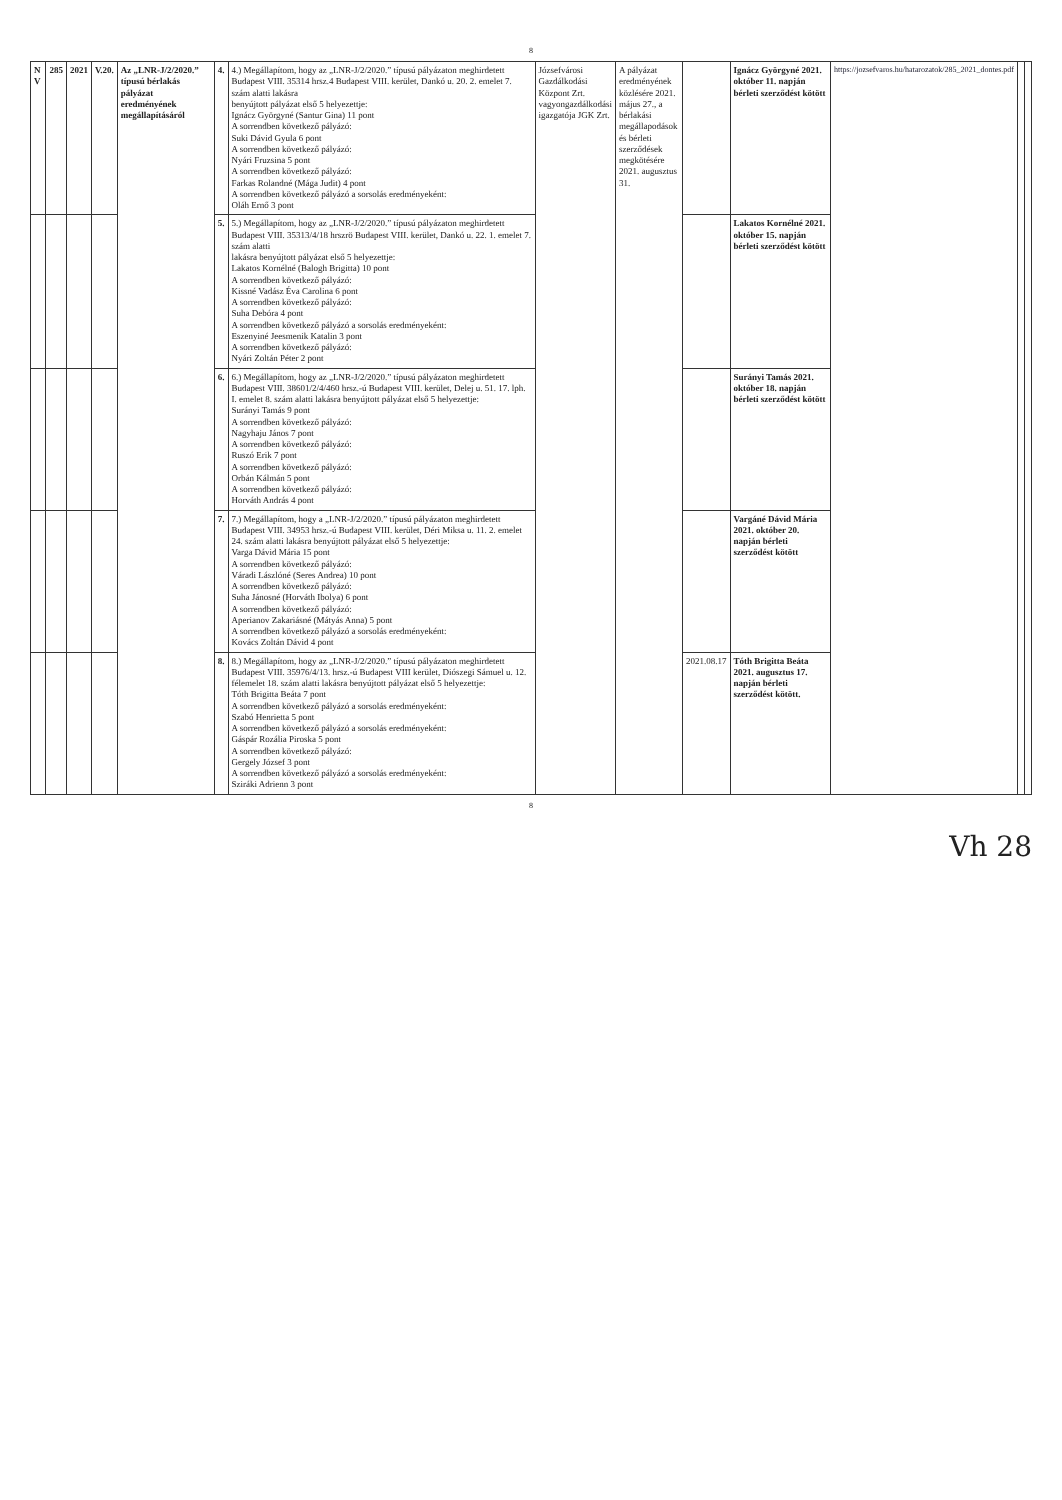8
| N V | 285 | 2021 | V.20. | Az „LNR-J/2/2020.” típusú bérlakás pályázat eredményének megállapításáról | 4. | 4.) Megállapítom, hogy az „LNR-J/2/2020.” típusú pályázaton meghirdetett Budapest VIII. 35314 hrsz.4 Budapest VIII. kerület, Dankó u. 20. 2. emelet 7. szám alatti lakásra benyújtott pályázat első 5 helyezettje: Ignácz Györgyné (Santur Gina) 11 pont A sorrendben következő pályázó: Suki Dávid Gyula 6 pont A sorrendben következő pályázó: Nyári Fruzsina 5 pont A sorrendben következő pályázó: Farkas Rolandné (Mága Judit) 4 pont A sorrendben következő pályázó a sorsolás eredményeként: Oláh Ernő 3 pont | Józsefvárosi Gazdálkodási Központ Zrt. vagyongazdálkodási igazgatója JGK Zrt. | A pályázat eredményének közlésére 2021. május 27., a bérlakási megállapodások és bérleti szerződések megkötésére 2021. augusztus 31. | | Ignácz Györgyné 2021. október 11. napján bérleti szerződést kötött | https://jozsefvaros.hu/hatarozatok/285_2021_dontes.pdf | | |
| | | | | | 5. | 5.) Megállapítom, hogy az „LNR-J/2/2020.” típusú pályázaton meghirdetett Budapest VIII. 35313/4/18 hrszrö Budapest VIII. kerület, Dankó u. 22. 1. emelet 7. szám alatti lakásra benyújtott pályázat első 5 helyezettje: Lakatos Kornélné (Balogh Brigitta) 10 pont A sorrendben következő pályázó: Kissné Vadász Éva Carolina 6 pont A sorrendben következő pályázó: Suha Debóra 4 pont A sorrendben következő pályázó a sorsolás eredményeként: Eszenyiné Jeesmenik Katalin 3 pont A sorrendben következő pályázó: Nyári Zoltán Péter 2 pont | | | | Lakatos Kornélné 2021. október 15. napján bérleti szerződést kötött | | | |
| | | | | | 6. | 6.) Megállapítom, hogy az „LNR-J/2/2020.” típusú pályázaton meghirdetett Budapest VIII. 38601/2/4/460 hrsz.-ú Budapest VIII. kerület, Delej u. 51. 17. lph. I. emelet 8. szám alatti lakásra benyújtott pályázat első 5 helyezettje: Surányi Tamás 9 pont A sorrendben következő pályázó: Nagyhaju János 7 pont A sorrendben következő pályázó: Ruszó Erik 7 pont A sorrendben következő pályázó: Orbán Kálmán 5 pont A sorrendben következő pályázó: Horváth András 4 pont | | | | Surányi Tamás 2021. október 18. napján bérleti szerződést kötött | | | |
| | | | | | 7. | 7.) Megállapítom, hogy a „LNR-J/2/2020.” típusú pályázaton meghirdetett Budapest VIII. 34953 hrsz.-ú Budapest VIII. kerület, Déri Miksa u. 11. 2. emelet 24. szám alatti lakásra benyújtott pályázat első 5 helyezettje: Varga Dávid Mária 15 pont A sorrendben következő pályázó: Váradi Lászlóné (Seres Andrea) 10 pont A sorrendben következő pályázó: Suha Jánosné (Horváth Ibolya) 6 pont A sorrendben következő pályázó: Aperianov Zakariásné (Mátyás Anna) 5 pont A sorrendben következő pályázó a sorsolás eredményeként: Kovács Zoltán Dávid 4 pont | | | | Vargáné Dávid Mária 2021. október 20. napján bérleti szerződést kötött | | | |
| | | | | | 8. | 8.) Megállapítom, hogy az „LNR-J/2/2020.” típusú pályázaton meghirdetett Budapest VIII. 35976/4/13. hrsz.-ú Budapest VIII kerület, Diószegi Sámuel u. 12. félemelet 18. szám alatti lakásra benyújtott pályázat első 5 helyezettje: Tóth Brigitta Beáta 7 pont A sorrendben következő pályázó a sorsolás eredményeként: Szabó Henrietta 5 pont A sorrendben következő pályázó a sorsolás eredményeként: Gáspár Rozália Piroska 5 pont A sorrendben következő pályázó: Gergely József 3 pont A sorrendben következő pályázó a sorsolás eredményeként: Sziráki Adrienn 3 pont | | | 2021.08.17 | Tóth Brigitta Beáta 2021. augusztus 17. napján bérleti szerződést kötött. | | | |
8
Vh 28